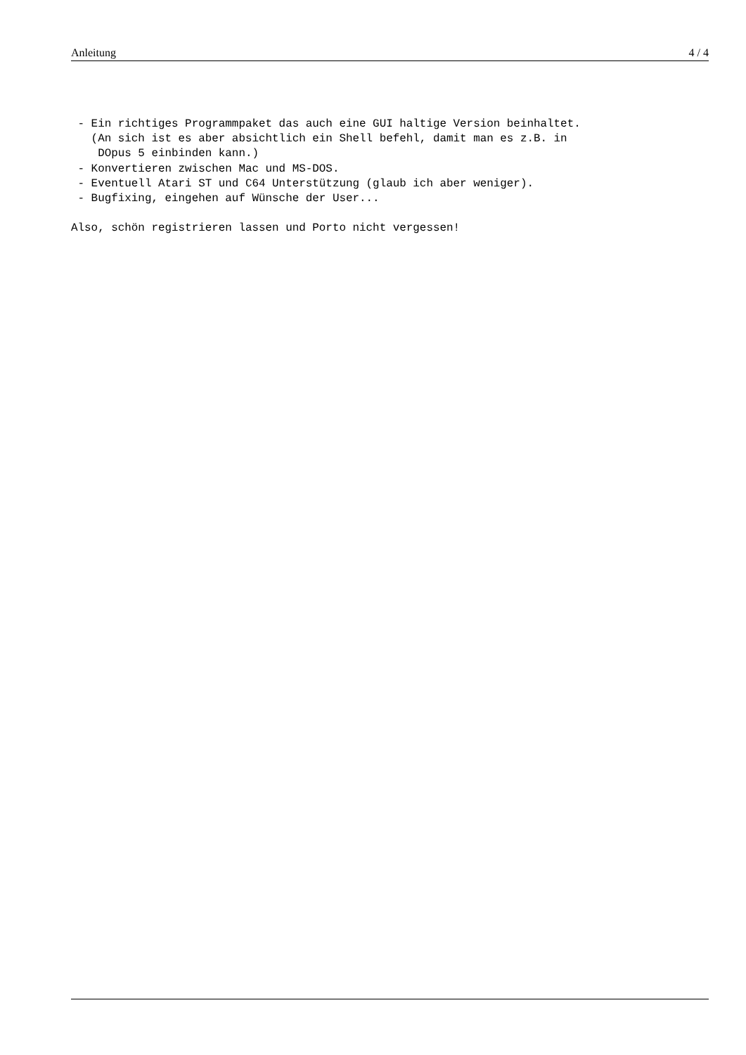Anleitung 4 / 4
 - Ein richtiges Programmpaket das auch eine GUI haltige Version beinhaltet.
   (An sich ist es aber absichtlich ein Shell befehl, damit man es z.B. in
    DOpus 5 einbinden kann.)
 - Konvertieren zwischen Mac und MS-DOS.
 - Eventuell Atari ST und C64 Unterstützung (glaub ich aber weniger).
 - Bugfixing, eingehen auf Wünsche der User...

Also, schön registrieren lassen und Porto nicht vergessen!